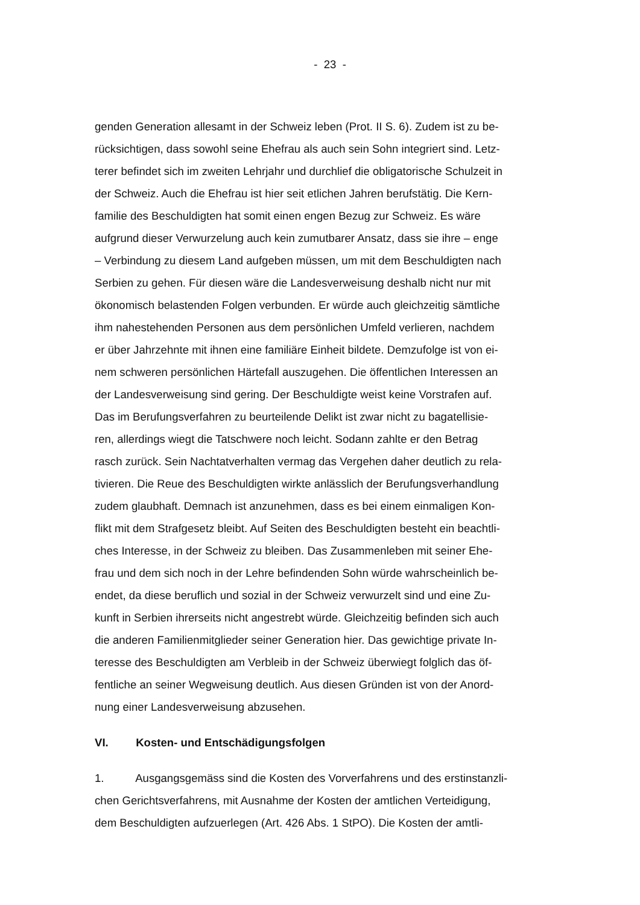- 23 -
genden Generation allesamt in der Schweiz leben (Prot. II S. 6). Zudem ist zu be-
rücksichtigen, dass sowohl seine Ehefrau als auch sein Sohn integriert sind. Letz-
terer befindet sich im zweiten Lehrjahr und durchlief die obligatorische Schulzeit in
der Schweiz. Auch die Ehefrau ist hier seit etlichen Jahren berufstätig. Die Kern-
familie des Beschuldigten hat somit einen engen Bezug zur Schweiz. Es wäre
aufgrund dieser Verwurzelung auch kein zumutbarer Ansatz, dass sie ihre – enge
– Verbindung zu diesem Land aufgeben müssen, um mit dem Beschuldigten nach
Serbien zu gehen. Für diesen wäre die Landesverweisung deshalb nicht nur mit
ökonomisch belastenden Folgen verbunden. Er würde auch gleichzeitig sämtliche
ihm nahestehenden Personen aus dem persönlichen Umfeld verlieren, nachdem
er über Jahrzehnte mit ihnen eine familiäre Einheit bildete. Demzufolge ist von ei-
nem schweren persönlichen Härtefall auszugehen. Die öffentlichen Interessen an
der Landesverweisung sind gering. Der Beschuldigte weist keine Vorstrafen auf.
Das im Berufungsverfahren zu beurteilende Delikt ist zwar nicht zu bagatellisie-
ren, allerdings wiegt die Tatschwere noch leicht. Sodann zahlte er den Betrag
rasch zurück. Sein Nachtatverhalten vermag das Vergehen daher deutlich zu rela-
tivieren. Die Reue des Beschuldigten wirkte anlässlich der Berufungsverhandlung
zudem glaubhaft. Demnach ist anzunehmen, dass es bei einem einmaligen Kon-
flikt mit dem Strafgesetz bleibt. Auf Seiten des Beschuldigten besteht ein beachtli-
ches Interesse, in der Schweiz zu bleiben. Das Zusammenleben mit seiner Ehe-
frau und dem sich noch in der Lehre befindenden Sohn würde wahrscheinlich be-
endet, da diese beruflich und sozial in der Schweiz verwurzelt sind und eine Zu-
kunft in Serbien ihrerseits nicht angestrebt würde. Gleichzeitig befinden sich auch
die anderen Familienmitglieder seiner Generation hier. Das gewichtige private In-
teresse des Beschuldigten am Verbleib in der Schweiz überwiegt folglich das öf-
fentliche an seiner Wegweisung deutlich. Aus diesen Gründen ist von der Anord-
nung einer Landesverweisung abzusehen.
VI. Kosten- und Entschädigungsfolgen
1. Ausgangsgemäss sind die Kosten des Vorverfahrens und des erstinstanzli-
chen Gerichtsverfahrens, mit Ausnahme der Kosten der amtlichen Verteidigung,
dem Beschuldigten aufzuerlegen (Art. 426 Abs. 1 StPO). Die Kosten der amtli-